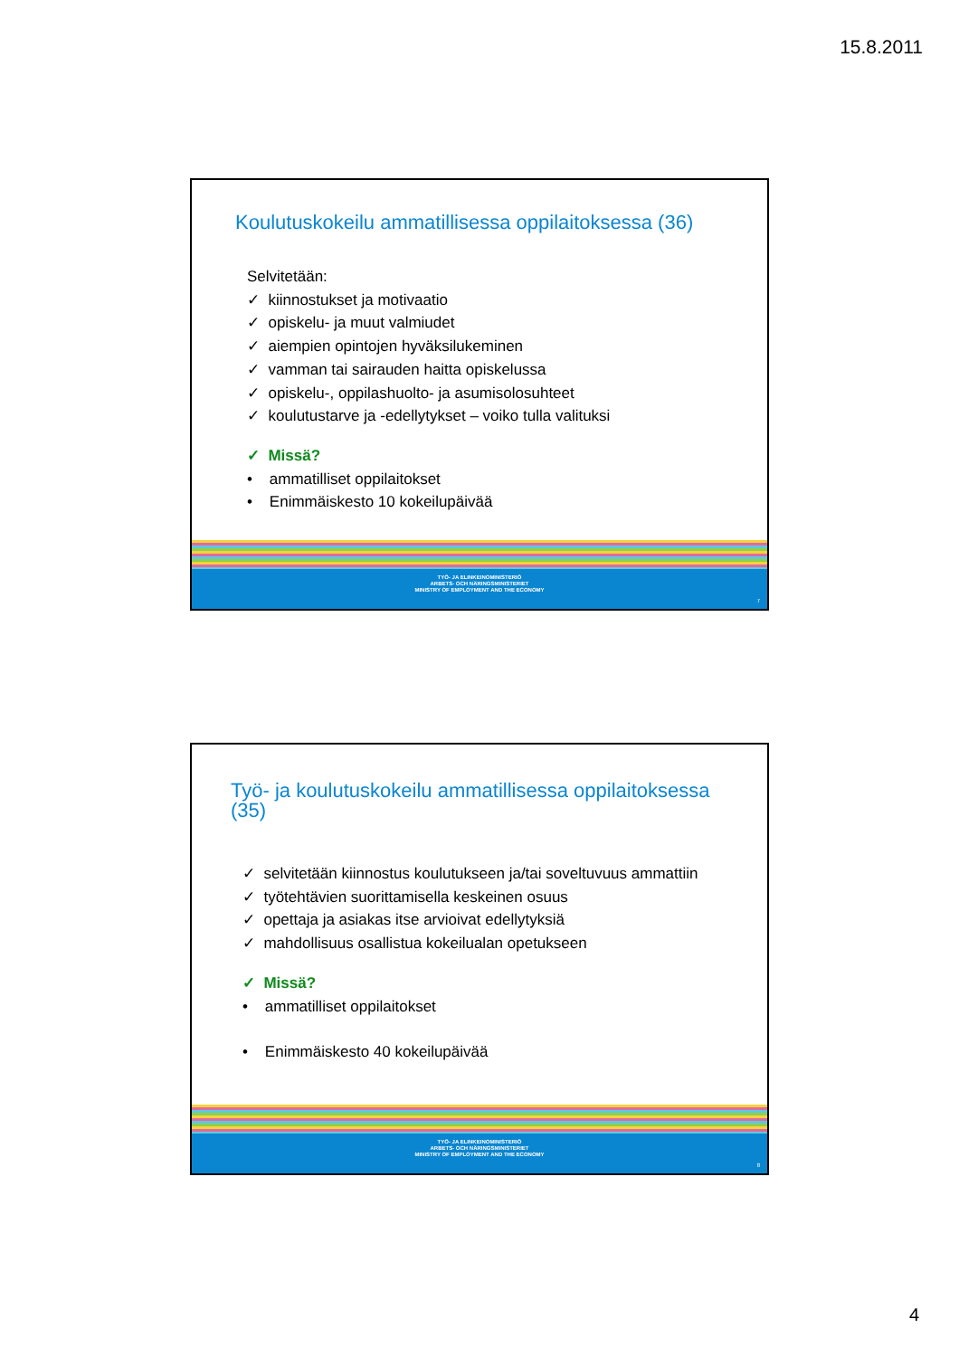15.8.2011
Koulutuskokeilu ammatillisessa oppilaitoksessa (36)
Selvitetään:
✓ kiinnostukset ja motivaatio
✓ opiskelu- ja muut valmiudet
✓ aiempien opintojen hyväksilukeminen
✓ vamman tai sairauden haitta opiskelussa
✓ opiskelu-, oppilashuolto- ja asumisolosuhteet
✓ koulutustarve ja -edellytykset – voiko tulla valituksi
✓ Missä?
• ammatilliset oppilaitokset
• Enimmäiskesto 10 kokeilupäivää
TYÖ- JA ELINKEINOMINISTERIÖ
ARBETS- OCH NÄRINGSMINISTERIET
MINISTRY OF EMPLOYMENT AND THE ECONOMY
7
Työ- ja koulutuskokeilu ammatillisessa oppilaitoksessa (35)
✓ selvitetään kiinnostus koulutukseen ja/tai soveltuvuus ammattiin
✓ työtehtävien suorittamisella keskeinen osuus
✓ opettaja ja asiakas itse arvioivat edellytyksiä
✓ mahdollisuus osallistua kokeilualan opetukseen
✓ Missä?
• ammatilliset oppilaitokset
• Enimmäiskesto 40 kokeilupäivää
TYÖ- JA ELINKEINOMINISTERIÖ
ARBETS- OCH NÄRINGSMINISTERIET
MINISTRY OF EMPLOYMENT AND THE ECONOMY
8
4